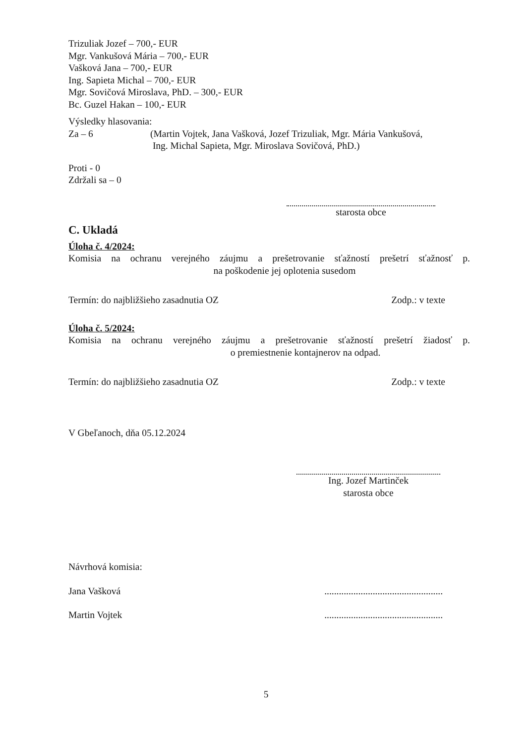Trizuliak Jozef – 700,- EUR
Mgr. Vankušová Mária – 700,- EUR
Vašková Jana – 700,- EUR
Ing. Sapieta Michal – 700,- EUR
Mgr. Sovičová Miroslava, PhD. – 300,- EUR
Bc. Guzel Hakan – 100,- EUR
Výsledky hlasovania:
Za – 6 (Martin Vojtek, Jana Vašková, Jozef Trizuliak, Mgr. Mária Vankušová,
Ing. Michal Sapieta, Mgr. Miroslava Sovičová, PhD.)
Proti - 0
Zdržali sa – 0
starosta obce
C. Ukladá
Úloha č. 4/2024:
Komisia na ochranu verejného záujmu a prešetrovanie sťažností prešetrí sťažnosť p. na poškodenie jej oplotenia susedom
Termín: do najbližšieho zasadnutia OZ Zodp.: v texte
Úloha č. 5/2024:
Komisia na ochranu verejného záujmu a prešetrovanie sťažností prešetrí žiadosť p. o premiestnenie kontajnerov na odpad.
Termín: do najbližšieho zasadnutia OZ Zodp.: v texte
V Gbeľanoch, dňa 05.12.2024
Ing. Jozef Martinček
starosta obce
Návrhová komisia:
Jana Vašková.................................................
Martin Vojtek.................................................
5